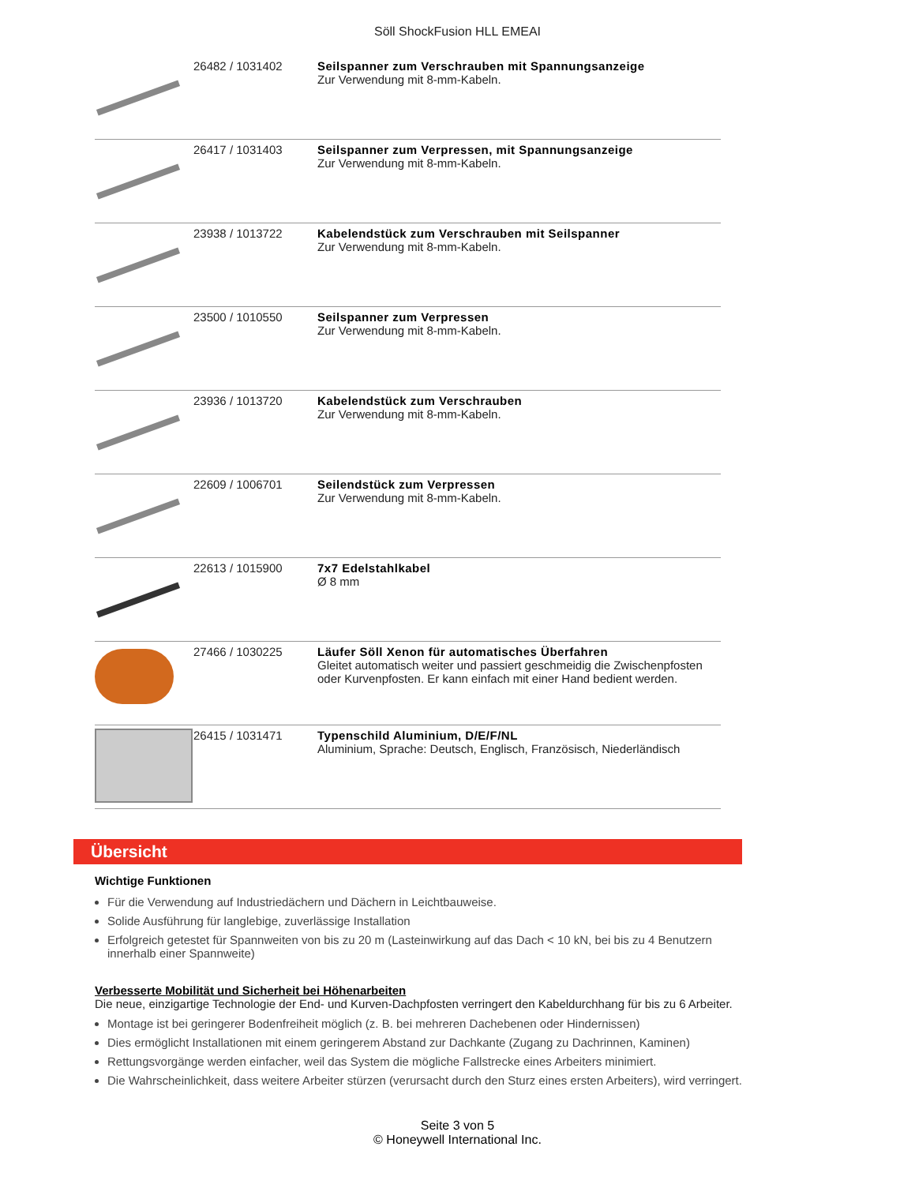Söll ShockFusion HLL EMEAI
| | 26482 / 1031402 | Seilspanner zum Verschrauben mit Spannungsanzeige Zur Verwendung mit 8-mm-Kabeln. |
| | 26417 / 1031403 | Seilspanner zum Verpressen, mit Spannungsanzeige Zur Verwendung mit 8-mm-Kabeln. |
| | 23938 / 1013722 | Kabelendstück zum Verschrauben mit Seilspanner Zur Verwendung mit 8-mm-Kabeln. |
| | 23500 / 1010550 | Seilspanner zum Verpressen Zur Verwendung mit 8-mm-Kabeln. |
| | 23936 / 1013720 | Kabelendstück zum Verschrauben Zur Verwendung mit 8-mm-Kabeln. |
| | 22609 / 1006701 | Seilendstück zum Verpressen Zur Verwendung mit 8-mm-Kabeln. |
| | 22613 / 1015900 | 7x7 Edelstahlkabel Ø 8 mm |
| | 27466 / 1030225 | Läufer Söll Xenon für automatisches Überfahren Gleitet automatisch weiter und passiert geschmeidig die Zwischenpfosten oder Kurvenpfosten. Er kann einfach mit einer Hand bedient werden. |
| | 26415 / 1031471 | Typenschild Aluminium, D/E/F/NL Aluminium, Sprache: Deutsch, Englisch, Französisch, Niederländisch |
Übersicht
Wichtige Funktionen
Für die Verwendung auf Industriedächern und Dächern in Leichtbauweise.
Solide Ausführung für langlebige, zuverlässige Installation
Erfolgreich getestet für Spannweiten von bis zu 20 m (Lasteinwirkung auf das Dach < 10 kN, bei bis zu 4 Benutzern innerhalb einer Spannweite)
Verbesserte Mobilität und Sicherheit bei Höhenarbeiten
Die neue, einzigartige Technologie der End- und Kurven-Dachpfosten verringert den Kabeldurchhang für bis zu 6 Arbeiter.
Montage ist bei geringerer Bodenfreiheit möglich (z. B. bei mehreren Dachebenen oder Hindernissen)
Dies ermöglicht Installationen mit einem geringerem Abstand zur Dachkante (Zugang zu Dachrinnen, Kaminen)
Rettungsvorgänge werden einfacher, weil das System die mögliche Fallstrecke eines Arbeiters minimiert.
Die Wahrscheinlichkeit, dass weitere Arbeiter stürzen (verursacht durch den Sturz eines ersten Arbeiters), wird verringert.
Seite 3 von 5
© Honeywell International Inc.